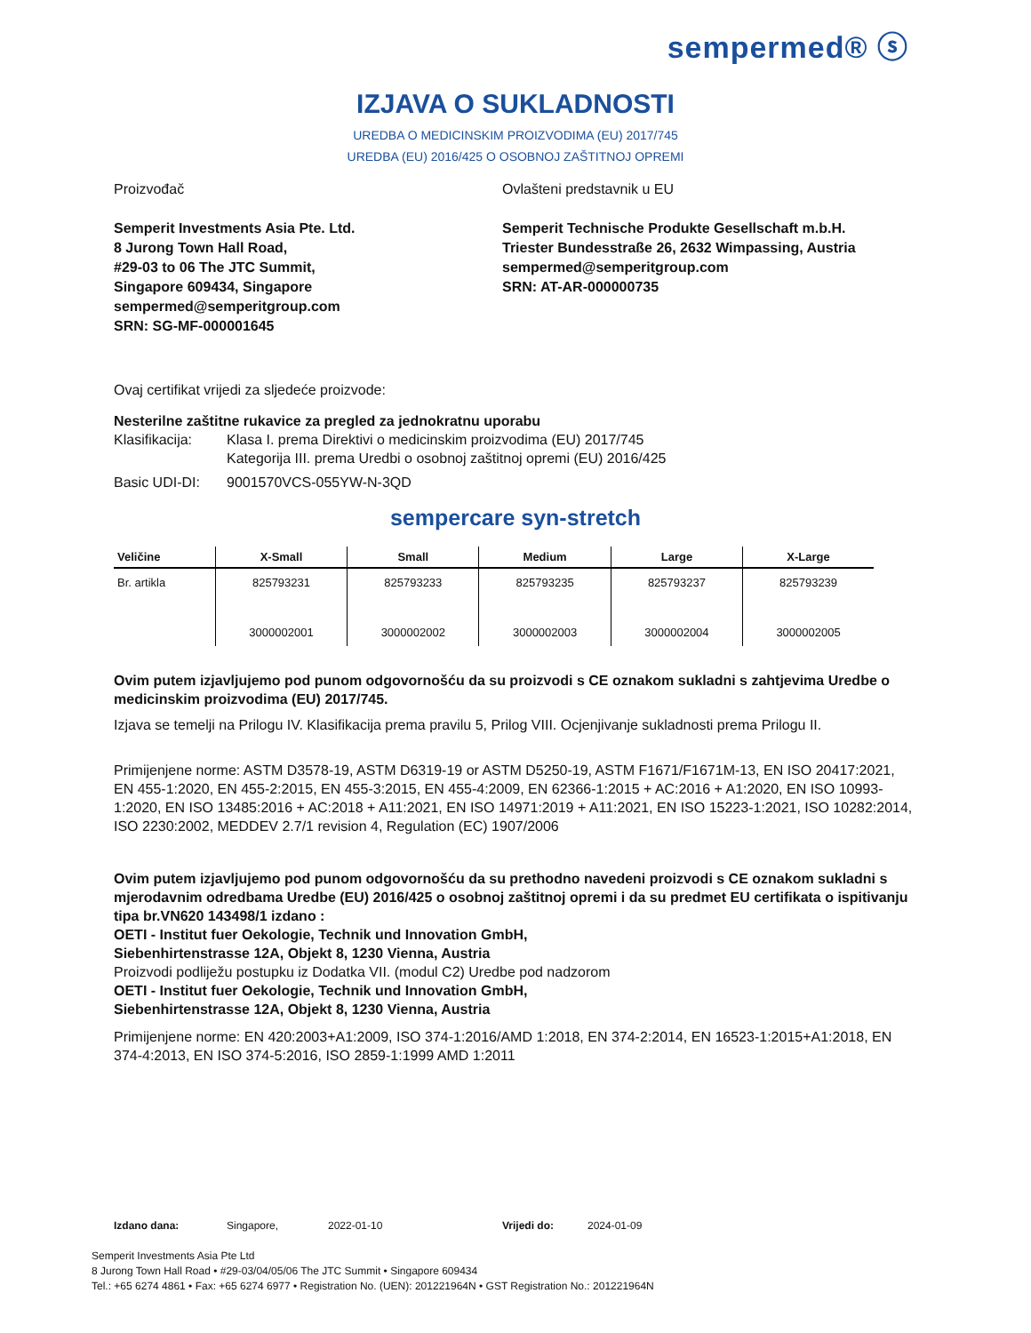sempermed® ⓢ
IZJAVA O SUKLADNOSTI
UREDBA O MEDICINSKIM PROIZVODIMA (EU) 2017/745
UREDBA (EU) 2016/425 O OSOBNOJ ZAŠTITNOJ OPREMI
Proizvođač
Semperit Investments Asia Pte. Ltd.
8 Jurong Town Hall Road,
#29-03 to 06 The JTC Summit,
Singapore 609434, Singapore
sempermed@semperitgroup.com
SRN: SG-MF-000001645
Ovlašteni predstavnik u EU
Semperit Technische Produkte Gesellschaft m.b.H.
Triester Bundesstraße 26, 2632 Wimpassing, Austria
sempermed@semperitgroup.com
SRN: AT-AR-000000735
Ovaj certifikat vrijedi za sljedeće proizvode:
Nesterilne zaštitne rukavice za pregled za jednokratnu uporabu
Klasifikacija:
Klasa I. prema Direktivi o medicinskim proizvodima (EU) 2017/745
Kategorija III. prema Uredbi o osobnoj zaštitnoj opremi (EU) 2016/425
Basic UDI-DI: 9001570VCS-055YW-N-3QD
sempercare syn-stretch
| Veličine | X-Small | Small | Medium | Large | X-Large |
| --- | --- | --- | --- | --- | --- |
| Br. artikla | 825793231 | 825793233 | 825793235 | 825793237 | 825793239 |
| | 3000002001 | 3000002002 | 3000002003 | 3000002004 | 3000002005 |
Ovim putem izjavljujemo pod punom odgovornošću da su proizvodi s CE oznakom sukladni s zahtjevima Uredbe o medicinskim proizvodima (EU) 2017/745.
Izjava se temelji na Prilogu IV. Klasifikacija prema pravilu 5, Prilog VIII. Ocjenjivanje sukladnosti prema Prilogu II.
Primijenjene norme: ASTM D3578-19, ASTM D6319-19 or ASTM D5250-19, ASTM F1671/F1671M-13, EN ISO 20417:2021, EN 455-1:2020, EN 455-2:2015, EN 455-3:2015, EN 455-4:2009, EN 62366-1:2015 + AC:2016 + A1:2020, EN ISO 10993-1:2020, EN ISO 13485:2016 + AC:2018 + A11:2021, EN ISO 14971:2019 + A11:2021, EN ISO 15223-1:2021, ISO 10282:2014, ISO 2230:2002, MEDDEV 2.7/1 revision 4, Regulation (EC) 1907/2006
Ovim putem izjavljujemo pod punom odgovornošću da su prethodno navedeni proizvodi s CE oznakom sukladni s mjerodavnim odredbama Uredbe (EU) 2016/425 o osobnoj zaštitnoj opremi i da su predmet EU certifikata o ispitivanju tipa br.VN620 143498/1 izdano :
OETI - Institut fuer Oekologie, Technik und Innovation GmbH,
Siebenhirtenstrasse 12A, Objekt 8, 1230 Vienna, Austria
Proizvodi podliježu postupku iz Dodatka VII. (modul C2) Uredbe pod nadzorom
OETI - Institut fuer Oekologie, Technik und Innovation GmbH,
Siebenhirtenstrasse 12A, Objekt 8, 1230 Vienna, Austria
Primijenjene norme: EN 420:2003+A1:2009, ISO 374-1:2016/AMD 1:2018, EN 374-2:2014, EN 16523-1:2015+A1:2018, EN 374-4:2013, EN ISO 374-5:2016, ISO 2859-1:1999 AMD 1:2011
Izdano dana: Singapore, 2022-01-10 Vrijedi do: 2024-01-09
Semperit Investments Asia Pte Ltd
8 Jurong Town Hall Road • #29-03/04/05/06 The JTC Summit • Singapore 609434
Tel.: +65 6274 4861 • Fax: +65 6274 6977 • Registration No. (UEN): 201221964N • GST Registration No.: 201221964N